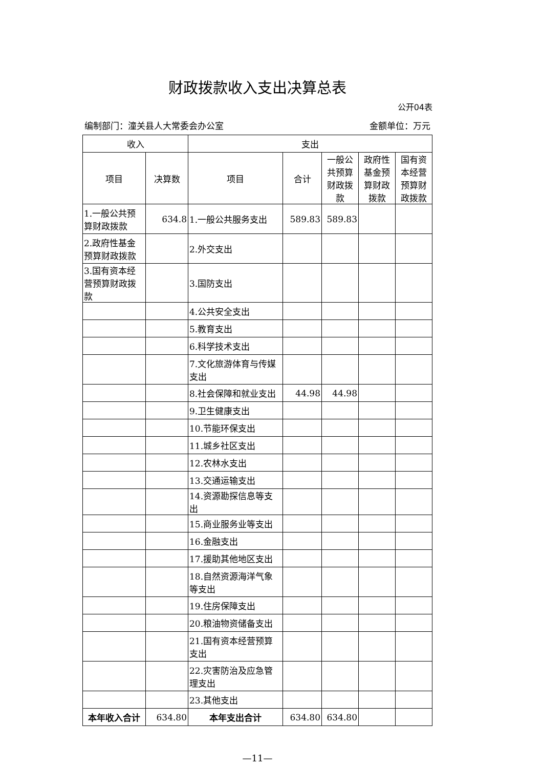财政拨款收入支出决算总表
公开04表
编制部门：潼关县人大常委会办公室 金额单位：万元
| 收入 | | 支出 | | | | |
| --- | --- | --- | --- | --- | --- | --- |
| 项目 | 决算数 | 项目 | 合计 | 一般公共预算财政拨款 | 政府性基金预算财政拨款 | 国有资本经营预算财政拨款 |
| 1.一般公共预算财政拨款 | 634.8 | 1.一般公共服务支出 | 589.83 | 589.83 | | |
| 2.政府性基金预算财政拨款 | | 2.外交支出 | | | | |
| 3.国有资本经营预算财政拨款 | | 3.国防支出 | | | | |
| | | 4.公共安全支出 | | | | |
| | | 5.教育支出 | | | | |
| | | 6.科学技术支出 | | | | |
| | | 7.文化旅游体育与传媒支出 | | | | |
| | | 8.社会保障和就业支出 | 44.98 | 44.98 | | |
| | | 9.卫生健康支出 | | | | |
| | | 10.节能环保支出 | | | | |
| | | 11.城乡社区支出 | | | | |
| | | 12.农林水支出 | | | | |
| | | 13.交通运输支出 | | | | |
| | | 14.资源勘探信息等支出 | | | | |
| | | 15.商业服务业等支出 | | | | |
| | | 16.金融支出 | | | | |
| | | 17.援助其他地区支出 | | | | |
| | | 18.自然资源海洋气象等支出 | | | | |
| | | 19.住房保障支出 | | | | |
| | | 20.粮油物资储备支出 | | | | |
| | | 21.国有资本经营预算支出 | | | | |
| | | 22.灾害防治及应急管理支出 | | | | |
| | | 23.其他支出 | | | | |
| 本年收入合计 | 634.80 | 本年支出合计 | 634.80 | 634.80 | | |
—11—